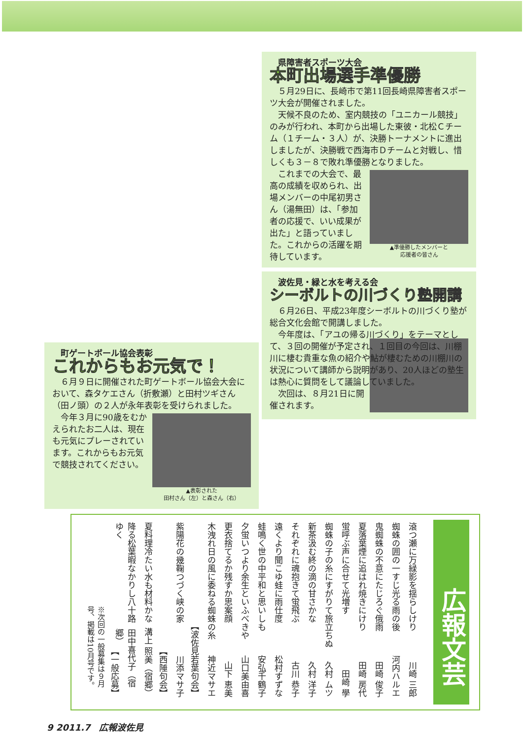町ゲートボール協会表彰
これからもお元気で！
６月９日に開催された町ゲートボール協会大会において、森タケエさん（折敷瀬）と田村ツギさん（田ノ頭）の２人が永年表彰を受けられました。
▲表彰された
田村さん（左）と森さん（右）
今年３月に90歳をむかえられたお二人は、現在も元気にプレーされています。これからもお元気で競技されてください。
県障害者スポーツ大会
本町出場選手準優勝
５月29日に、長崎市で第11回長崎県障害者スポーツ大会が開催されました。
天候不良のため、室内競技の「ユニカール競技」のみが行われ、本町から出場した東彼・北松Ｃチーム（１チーム・３人）が、決勝トーナメントに進出しましたが、決勝戦で西海市Ｄチームと対戦し、惜しくも３－８で敗れ準優勝となりました。
▲準優勝したメンバーと
応援者の皆さん
これまでの大会で、最高の成績を収められ、出場メンバーの中尾初男さん（湯無田）は、「参加者の応援で、いい成果が出た」と語っていました。これからの活躍を期待しています。
波佐見・緑と水を考える会
シーボルトの川づくり塾開講
６月26日、平成23年度シーボルトの川づくり塾が総合文化会館で開講しました。
今年度は、「アユの帰る川づくり」をテーマとして、３回の開催が予定され、１回目の今回は、川棚川に棲む貴重な魚の紹介や鮎が棲むための川棚川の状況について講師から説明があり、20人ほどの塾生は熱心に質問をして議論していました。
次回は、８月21日に開催されます。
広報文芸
滾つ瀬に万緑影を揺らしけり 川崎 三郎
蜘蛛の囲の一すじ光る雨の後 河内ハルエ
鬼蜘蛛の不意にたじろぐ俄雨 田崎 俊子
夏落葉煙に追はれ焼きにけり 田崎 房代
蛍呼ぶ声に合せて光増す 田崎 學
蜘蛛の子の糸にすがりて旅立ちぬ 久村 ムツ
新茶汲む終の滴の甘さかな 久村 洋子
それぞれに魂抱きて蛍飛ぶ 古川 恭子
遠くより聞こゆ蛙に雨仕度 松村すずな
蛙鳴く世の中平和と思いしも 安弘千鶴子
夕蛍いつより余生といふべきや 山口美由喜
更衣捨てるか残すか思案顔 山下 恵美
木洩れ日の風に委ねる蜘蛛の糸 神近マサエ
【波佐見若葉句会】
紫陽花の幾鞠つづく峡の家 川添マサ子
【西陲句会】
夏料理冷たい水も材料かな 溝上 照美（宿郷）
降る松葉暇なかりし八十路ゆく 田中喜代子（宿郷）
【一般応募】
※次回の一般募集は９月号、掲載は10月号です。
9 2011.7　広報波佐見